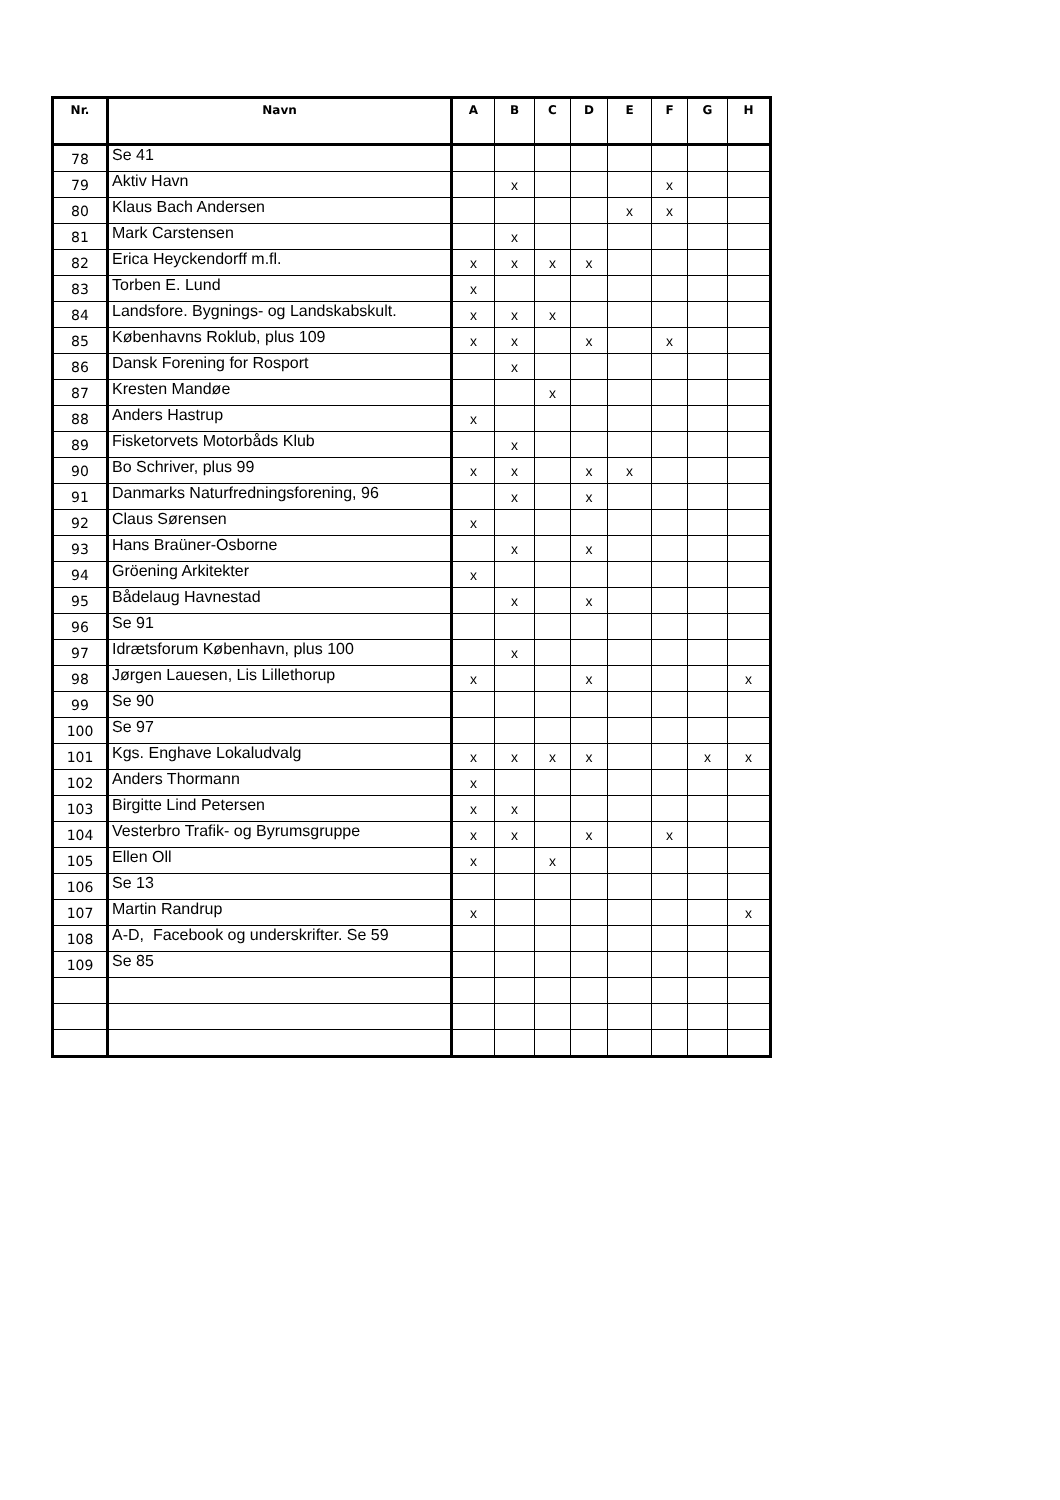| Nr. | Navn | A | B | C | D | E | F | G | H |
| --- | --- | --- | --- | --- | --- | --- | --- | --- | --- |
| 78 | Se 41 | | | | | | | | |
| 79 | Aktiv Havn | | x | | | | x | | |
| 80 | Klaus Bach Andersen | | | | | x | x | | |
| 81 | Mark Carstensen | | x | | | | | | |
| 82 | Erica Heyckendorff m.fl. | x | x | x | x | | | | |
| 83 | Torben E. Lund | x | | | | | | | |
| 84 | Landsfore. Bygnings- og Landskabskult. | x | x | x | | | | | |
| 85 | Københavns Roklub, plus 109 | x | x | | x | | x | | |
| 86 | Dansk Forening for Rosport | | x | | | | | | |
| 87 | Kresten Mandøe | | | x | | | | | |
| 88 | Anders Hastrup | x | | | | | | | |
| 89 | Fisketorvets Motorbåds Klub | | x | | | | | | |
| 90 | Bo Schriver, plus 99 | x | x | | x | x | | | |
| 91 | Danmarks Naturfredningsforening, 96 | | x | | x | | | | |
| 92 | Claus Sørensen | x | | | | | | | |
| 93 | Hans Braüner-Osborne | | x | | x | | | | |
| 94 | Gröening Arkitekter | x | | | | | | | |
| 95 | Bådelaug Havnestad | | x | | x | | | | |
| 96 | Se 91 | | | | | | | | |
| 97 | Idrætsforum København, plus 100 | | x | | | | | | |
| 98 | Jørgen Lauesen, Lis Lillethorup | x | | | x | | | | x |
| 99 | Se 90 | | | | | | | | |
| 100 | Se 97 | | | | | | | | |
| 101 | Kgs. Enghave Lokaludvalg | x | x | x | x | | | x | x |
| 102 | Anders Thormann | x | | | | | | | |
| 103 | Birgitte Lind Petersen | x | x | | | | | | |
| 104 | Vesterbro Trafik- og Byrumsgruppe | x | x | | x | | x | | |
| 105 | Ellen Oll | x | | x | | | | | |
| 106 | Se 13 | | | | | | | | |
| 107 | Martin Randrup | x | | | | | | | x |
| 108 | A-D, Facebook og underskrifter. Se 59 | | | | | | | | |
| 109 | Se 85 | | | | | | | | |